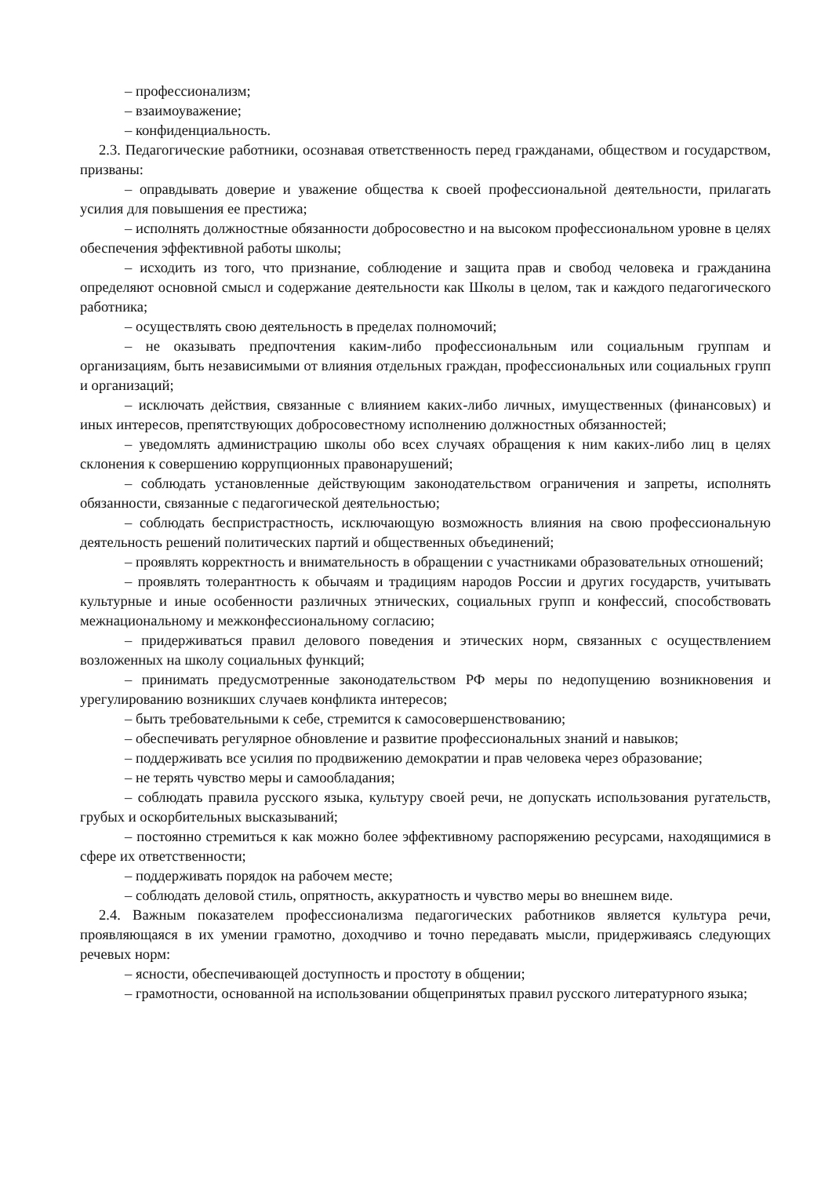– профессионализм;
– взаимоуважение;
– конфиденциальность.
2.3. Педагогические работники, осознавая ответственность перед гражданами, обществом и государством, призваны:
– оправдывать доверие и уважение общества к своей профессиональной деятельности, прилагать усилия для повышения ее престижа;
– исполнять должностные обязанности добросовестно и на высоком профессиональном уровне в целях обеспечения эффективной работы школы;
– исходить из того, что признание, соблюдение и защита прав и свобод человека и гражданина определяют основной смысл и содержание деятельности как Школы в целом, так и каждого педагогического работника;
– осуществлять свою деятельность в пределах полномочий;
– не оказывать предпочтения каким-либо профессиональным или социальным группам и организациям, быть независимыми от влияния отдельных граждан, профессиональных или социальных групп и организаций;
– исключать действия, связанные с влиянием каких-либо личных, имущественных (финансовых) и иных интересов, препятствующих добросовестному исполнению должностных обязанностей;
– уведомлять администрацию школы обо всех случаях обращения к ним каких-либо лиц в целях склонения к совершению коррупционных правонарушений;
– соблюдать установленные действующим законодательством ограничения и запреты, исполнять обязанности, связанные с педагогической деятельностью;
– соблюдать беспристрастность, исключающую возможность влияния на свою профессиональную деятельность решений политических партий и общественных объединений;
– проявлять корректность и внимательность в обращении с участниками образовательных отношений;
– проявлять толерантность к обычаям и традициям народов России и других государств, учитывать культурные и иные особенности различных этнических, социальных групп и конфессий, способствовать межнациональному и межконфессиональному согласию;
– придерживаться правил делового поведения и этических норм, связанных с осуществлением возложенных на школу социальных функций;
– принимать предусмотренные законодательством РФ меры по недопущению возникновения и урегулированию возникших случаев конфликта интересов;
– быть требовательными к себе, стремится к самосовершенствованию;
– обеспечивать регулярное обновление и развитие профессиональных знаний и навыков;
– поддерживать все усилия по продвижению демократии и прав человека через образование;
– не терять чувство меры и самообладания;
– соблюдать правила русского языка, культуру своей речи, не допускать использования ругательств, грубых и оскорбительных высказываний;
– постоянно стремиться к как можно более эффективному распоряжению ресурсами, находящимися в сфере их ответственности;
– поддерживать порядок на рабочем месте;
– соблюдать деловой стиль, опрятность, аккуратность и чувство меры во внешнем виде.
2.4. Важным показателем профессионализма педагогических работников является культура речи, проявляющаяся в их умении грамотно, доходчиво и точно передавать мысли, придерживаясь следующих речевых норм:
– ясности, обеспечивающей доступность и простоту в общении;
– грамотности, основанной на использовании общепринятых правил русского литературного языка;